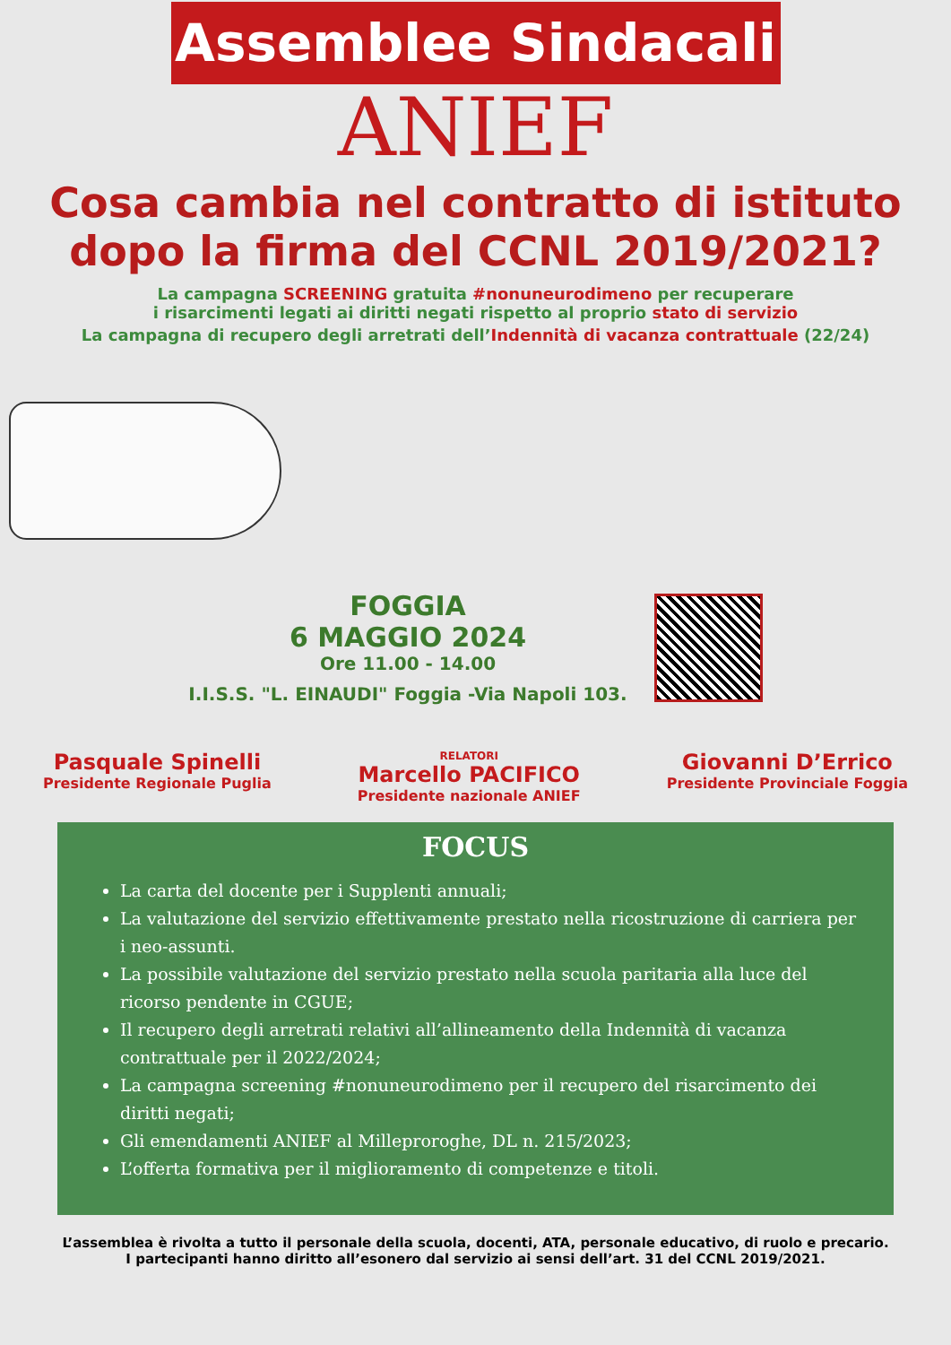Assemblee Sindacali
ANIEF
Cosa cambia nel contratto di istituto
dopo la firma del CCNL 2019/2021?
La campagna SCREENING gratuita #nonuneurodimeno per recuperare
i risarcimenti legati ai diritti negati rispetto al proprio stato di servizio
La campagna di recupero degli arretrati dell’Indennità di vacanza contrattuale (22/24)
FOGGIA
6 MAGGIO 2024
Ore 11.00 - 14.00
I.I.S.S. "L. EINAUDI" Foggia -Via Napoli 103.
Pasquale Spinelli
Presidente Regionale Puglia
RELATORI
Marcello PACIFICO
Presidente nazionale ANIEF
Giovanni D’Errico
Presidente Provinciale Foggia
FOCUS
La carta del docente per i Supplenti annuali;
La valutazione del servizio effettivamente prestato nella ricostruzione di carriera per i neo-assunti.
La possibile valutazione del servizio prestato nella scuola paritaria alla luce del ricorso pendente in CGUE;
Il recupero degli arretrati relativi all’allineamento della Indennità di vacanza contrattuale per il 2022/2024;
La campagna screening #nonuneurodimeno per il recupero del risarcimento dei diritti negati;
Gli emendamenti ANIEF al Milleproroghe, DL n. 215/2023;
L’offerta formativa per il miglioramento di competenze e titoli.
L’assemblea è rivolta a tutto il personale della scuola, docenti, ATA, personale educativo, di ruolo e precario.
I partecipanti hanno diritto all’esonero dal servizio ai sensi dell’art. 31 del CCNL 2019/2021.